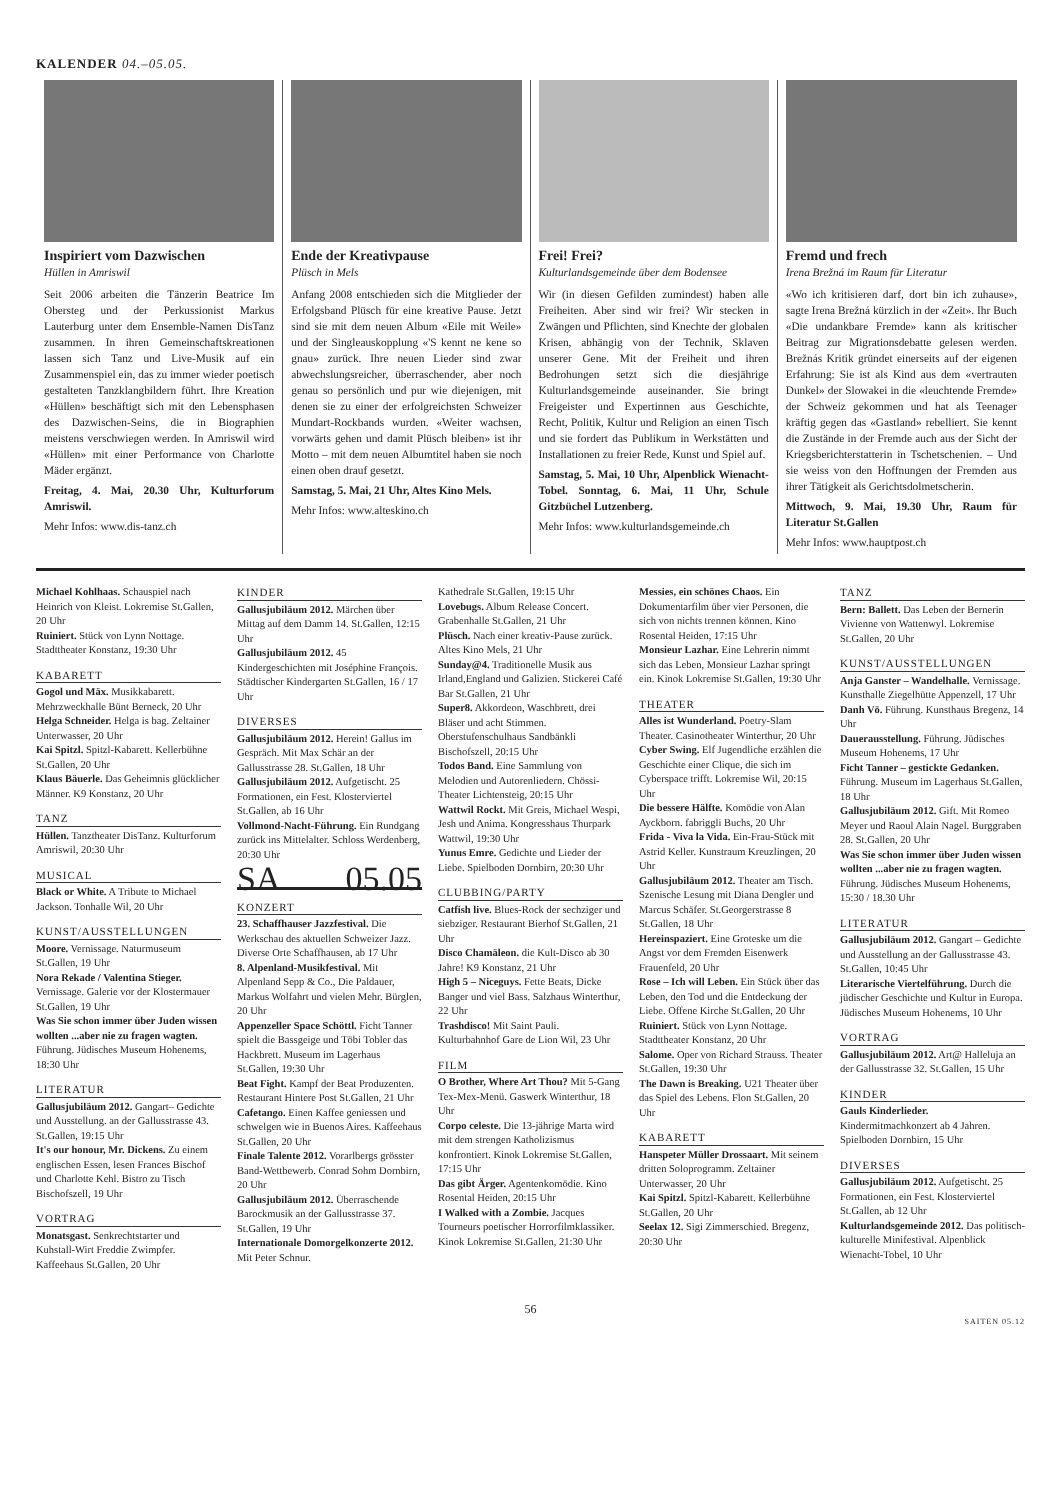KALENDER 04.–05.05.
Inspiriert vom Dazwischen
Hüllen in Amriswil
Seit 2006 arbeiten die Tänzerin Beatrice Im Obersteg und der Perkussionist Markus Lauterburg unter dem Ensemble-Namen DisTanz zusammen. In ihren Gemeinschaftskreationen lassen sich Tanz und Live-Musik auf ein Zusammenspiel ein, das zu immer wieder poetisch gestalteten Tanzklangbildern führt. Ihre Kreation «Hüllen» beschäftigt sich mit den Lebensphasen des Dazwischen-Seins, die in Biographien meistens verschwiegen werden. In Amriswil wird «Hüllen» mit einer Performance von Charlotte Mäder ergänzt.
Freitag, 4. Mai, 20.30 Uhr, Kulturforum Amriswil.
Mehr Infos: www.dis-tanz.ch
Ende der Kreativpause
Plüsch in Mels
Anfang 2008 entschieden sich die Mitglieder der Erfolgsband Plüsch für eine kreative Pause. Jetzt sind sie mit dem neuen Album «Eile mit Weile» und der Singleauskopplung «'S kennt ne kene so gnau» zurück. Ihre neuen Lieder sind zwar abwechslungsreicher, überraschender, aber noch genau so persönlich und pur wie diejenigen, mit denen sie zu einer der erfolgreichsten Schweizer Mundart-Rockbands wurden. «Weiter wachsen, vorwärts gehen und damit Plüsch bleiben» ist ihr Motto – mit dem neuen Albumtitel haben sie noch einen oben drauf gesetzt.
Samstag, 5. Mai, 21 Uhr, Altes Kino Mels.
Mehr Infos: www.alteskino.ch
Frei! Frei?
Kulturlandsgemeinde über dem Bodensee
Wir (in diesen Gefilden zumindest) haben alle Freiheiten. Aber sind wir frei? Wir stecken in Zwängen und Pflichten, sind Knechte der globalen Krisen, abhängig von der Technik, Sklaven unserer Gene. Mit der Freiheit und ihren Bedrohungen setzt sich die diesjährige Kulturlandsgemeinde auseinander. Sie bringt Freigeister und Expertinnen aus Geschichte, Recht, Politik, Kultur und Religion an einen Tisch und sie fordert das Publikum in Werkstätten und Installationen zu freier Rede, Kunst und Spiel auf.
Samstag, 5. Mai, 10 Uhr, Alpenblick Wienacht-Tobel. Sonntag, 6. Mai, 11 Uhr, Schule Gitzbüchel Lutzenberg.
Mehr Infos: www.kulturlandsgemeinde.ch
Fremd und frech
Irena Brežná im Raum für Literatur
«Wo ich kritisieren darf, dort bin ich zuhause», sagte Irena Brežná kürzlich in der «Zeit». Ihr Buch «Die undankbare Fremde» kann als kritischer Beitrag zur Migrationsdebatte gelesen werden. Brežnás Kritik gründet einerseits auf der eigenen Erfahrung: Sie ist als Kind aus dem «vertrauten Dunkel» der Slowakei in die «leuchtende Fremde» der Schweiz gekommen und hat als Teenager kräftig gegen das «Gastland» rebelliert. Sie kennt die Zustände in der Fremde auch aus der Sicht der Kriegsberichterstatterin in Tschetschenien. – Und sie weiss von den Hoffnungen der Fremden aus ihrer Tätigkeit als Gerichtsdolmetscherin.
Mittwoch, 9. Mai, 19.30 Uhr, Raum für Literatur St.Gallen
Mehr Infos: www.hauptpost.ch
Michael Kohlhaas. Schauspiel nach Heinrich von Kleist. Lokremise St.Gallen, 20 Uhr
Ruiniert. Stück von Lynn Nottage. Stadttheater Konstanz, 19:30 Uhr
KABARETT
Gogol und Mäx. Musikkabarett. Mehrzweckhalle Bünt Berneck, 20 Uhr
Helga Schneider. Helga is bag. Zeltainer Unterwasser, 20 Uhr
Kai Spitzl. Spitzl-Kabarett. Kellerbühne St.Gallen, 20 Uhr
Klaus Bäuerle. Das Geheimnis glücklicher Männer. K9 Konstanz, 20 Uhr
TANZ
Hüllen. Tanztheater DisTanz. Kulturforum Amriswil, 20:30 Uhr
MUSICAL
Black or White. A Tribute to Michael Jackson. Tonhalle Wil, 20 Uhr
KUNST/AUSSTELLUNGEN
Moore. Vernissage. Naturmuseum St.Gallen, 19 Uhr
Nora Rekade / Valentina Stieger. Vernissage. Galerie vor der Klostermauer St.Gallen, 19 Uhr
Was Sie schon immer über Juden wissen wollten ...aber nie zu fragen wagten. Führung. Jüdisches Museum Hohenems, 18:30 Uhr
LITERATUR
Gallusjubiläum 2012. Gangart– Gedichte und Ausstellung. an der Gallusstrasse 43. St.Gallen, 19:15 Uhr
It's our honour, Mr. Dickens. Zu einem englischen Essen, lesen Frances Bischof und Charlotte Kehl. Bistro zu Tisch Bischofszell, 19 Uhr
VORTRAG
Monatsgast. Senkrechtstarter und Kuhstall-Wirt Freddie Zwimpfer. Kaffeehaus St.Gallen, 20 Uhr
KINDER
Gallusjubiläum 2012. Märchen über Mittag auf dem Damm 14. St.Gallen, 12:15 Uhr
Gallusjubiläum 2012. 45 Kindergeschichten mit Joséphine François. Städtischer Kindergarten St.Gallen, 16 / 17 Uhr
DIVERSES
Gallusjubiläum 2012. Herein! Gallus im Gespräch. Mit Max Schär an der Gallusstrasse 28. St.Gallen, 18 Uhr
Gallusjubiläum 2012. Aufgetischt. 25 Formationen, ein Fest. Klosterviertel St.Gallen, ab 16 Uhr
Vollmond-Nacht-Führung. Ein Rundgang zurück ins Mittelalter. Schloss Werdenberg, 20:30 Uhr
SA 05.05
KONZERT
23. Schaffhauser Jazzfestival. Die Werkschau des aktuellen Schweizer Jazz. Diverse Orte Schaffhausen, ab 17 Uhr
8. Alpenland-Musikfestival. Mit Alpenland Sepp & Co., Die Paldauer, Markus Wolfahrt und vielen Mehr. Bürglen, 20 Uhr
Appenzeller Space Schöttl. Ficht Tanner spielt die Bassgeige und Töbi Tobler das Hackbrett. Museum im Lagerhaus St.Gallen, 19:30 Uhr
Beat Fight. Kampf der Beat Produzenten. Restaurant Hintere Post St.Gallen, 21 Uhr
Cafetango. Einen Kaffee geniessen und schwelgen wie in Buenos Aires. Kaffeehaus St.Gallen, 20 Uhr
Finale Talente 2012. Vorarlbergs grösster Band-Wettbewerb. Conrad Sohm Dornbirn, 20 Uhr
Gallusjubiläum 2012. Überraschende Barockmusik an der Gallusstrasse 37. St.Gallen, 19 Uhr
Internationale Domorgelkonzerte 2012. Mit Peter Schnur.
Kathedrale St.Gallen, 19:15 Uhr
Lovebugs. Album Release Concert. Grabenhalle St.Gallen, 21 Uhr
Plüsch. Nach einer kreativ-Pause zurück. Altes Kino Mels, 21 Uhr
Sunday@4. Traditionelle Musik aus Irland,England und Galizien. Stickerei Café Bar St.Gallen, 21 Uhr
Super8. Akkordeon, Waschbrett, drei Bläser und acht Stimmen. Oberstufenschulhaus Sandbänkli Bischofszell, 20:15 Uhr
Todos Band. Eine Sammlung von Melodien und Autorenliedern. Chössi-Theater Lichtensteig, 20:15 Uhr
Wattwil Rockt. Mit Greis, Michael Wespi, Jesh und Anima. Kongresshaus Thurpark Wattwil, 19:30 Uhr
Yunus Emre. Gedichte und Lieder der Liebe. Spielboden Dornbirn, 20:30 Uhr
CLUBBING/PARTY
Catfish live. Blues-Rock der sechziger und siebziger. Restaurant Bierhof St.Gallen, 21 Uhr
Disco Chamäleon. die Kult-Disco ab 30 Jahre! K9 Konstanz, 21 Uhr
High 5 – Niceguys. Fette Beats, Dicke Banger und viel Bass. Salzhaus Winterthur, 22 Uhr
Trashdisco! Mit Saint Pauli. Kulturbahnhof Gare de Lion Wil, 23 Uhr
FILM
O Brother, Where Art Thou? Mit 5-Gang Tex-Mex-Menü. Gaswerk Winterthur, 18 Uhr
Corpo celeste. Die 13-jährige Marta wird mit dem strengen Katholizismus konfrontiert. Kinok Lokremise St.Gallen, 17:15 Uhr
Das gibt Ärger. Agentenkomödie. Kino Rosental Heiden, 20:15 Uhr
I Walked with a Zombie. Jacques Tourneurs poetischer Horrorfilmklassiker. Kinok Lokremise St.Gallen, 21:30 Uhr
Messies, ein schönes Chaos. Ein Dokumentarfilm über vier Personen, die sich von nichts trennen können. Kino Rosental Heiden, 17:15 Uhr
Monsieur Lazhar. Eine Lehrerin nimmt sich das Leben, Monsieur Lazhar springt ein. Kinok Lokremise St.Gallen, 19:30 Uhr
THEATER
Alles ist Wunderland. Poetry-Slam Theater. Casinotheater Winterthur, 20 Uhr
Cyber Swing. Elf Jugendliche erzählen die Geschichte einer Clique, die sich im Cyberspace trifft. Lokremise Wil, 20:15 Uhr
Die bessere Hälfte. Komödie von Alan Ayckborn. fabriggli Buchs, 20 Uhr
Frida - Viva la Vida. Ein-Frau-Stück mit Astrid Keller. Kunstraum Kreuzlingen, 20 Uhr
Gallusjubiläum 2012. Theater am Tisch. Szenische Lesung mit Diana Dengler und Marcus Schäfer. St.Georgerstrasse 8 St.Gallen, 18 Uhr
Hereinspaziert. Eine Groteske um die Angst vor dem Fremden Eisenwerk Frauenfeld, 20 Uhr
Rose – Ich will Leben. Ein Stück über das Leben, den Tod und die Entdeckung der Liebe. Offene Kirche St.Gallen, 20 Uhr
Ruiniert. Stück von Lynn Nottage. Stadttheater Konstanz, 20 Uhr
Salome. Oper von Richard Strauss. Theater St.Gallen, 19:30 Uhr
The Dawn is Breaking. U21 Theater über das Spiel des Lebens. Flon St.Gallen, 20 Uhr
KABARETT
Hanspeter Müller Drossaart. Mit seinem dritten Soloprogramm. Zeltainer Unterwasser, 20 Uhr
Kai Spitzl. Spitzl-Kabarett. Kellerbühne St.Gallen, 20 Uhr
Seelax 12. Sigi Zimmerschied. Bregenz, 20:30 Uhr
TANZ
Bern: Ballett. Das Leben der Bernerin Vivienne von Wattenwyl. Lokremise St.Gallen, 20 Uhr
KUNST/AUSSTELLUNGEN
Anja Ganster – Wandelhalle. Vernissage. Kunsthalle Ziegelhütte Appenzell, 17 Uhr
Danh Vō. Führung. Kunsthaus Bregenz, 14 Uhr
Dauerausstellung. Führung. Jüdisches Museum Hohenems, 17 Uhr
Ficht Tanner – gestickte Gedanken. Führung. Museum im Lagerhaus St.Gallen, 18 Uhr
Gallusjubiläum 2012. Gift. Mit Romeo Meyer und Raoul Alain Nagel. Burggraben 28. St.Gallen, 20 Uhr
Was Sie schon immer über Juden wissen wollten ...aber nie zu fragen wagten. Führung. Jüdisches Museum Hohenems, 15:30 / 18.30 Uhr
LITERATUR
Gallusjubiläum 2012. Gangart – Gedichte und Ausstellung an der Gallusstrasse 43. St.Gallen, 10:45 Uhr
Literarische Viertelführung. Durch die jüdischer Geschichte und Kultur in Europa. Jüdisches Museum Hohenems, 10 Uhr
VORTRAG
Gallusjubiläum 2012. Art@ Halleluja an der Gallusstrasse 32. St.Gallen, 15 Uhr
KINDER
Gauls Kinderlieder. Kindermitmachkonzert ab 4 Jahren. Spielboden Dornbirn, 15 Uhr
DIVERSES
Gallusjubiläum 2012. Aufgetischt. 25 Formationen, ein Fest. Klosterviertel St.Gallen, ab 12 Uhr
Kulturlandsgemeinde 2012. Das politisch-kulturelle Minifestival. Alpenblick Wienacht-Tobel, 10 Uhr
56
SAITEN 05.12